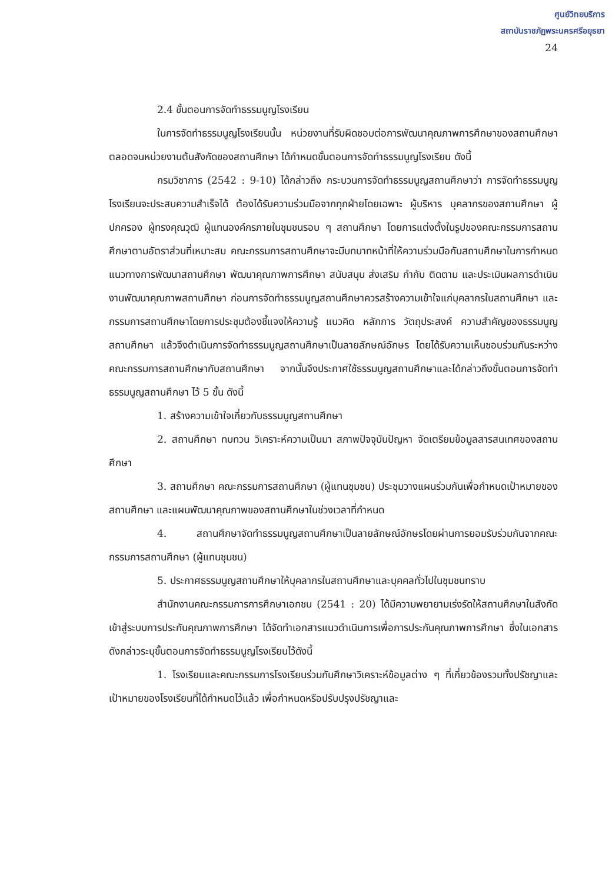ศูนย์วิทยบริการ
สถาบันราชภัฏพระนครศรีอยุธยา
24
2.4 ขั้นตอนการจัดทำธรรมนูญโรงเรียน
ในการจัดทำธรรมนูญโรงเรียนนั้น หน่วยงานที่รับผิดชอบต่อการพัฒนาคุณภาพการศึกษาของสถานศึกษาตลอดจนหน่วยงานต้นสังกัดของสถานศึกษา ได้กำหนดขั้นตอนการจัดทำธรรมนูญโรงเรียน ดังนี้
กรมวิชาการ (2542 : 9-10) ได้กล่าวถึง กระบวนการจัดทำธรรมนูญสถานศึกษาว่า การจัดทำธรรมนูญโรงเรียนจะประสบความสำเร็จได้ ต้องได้รับความร่วมมือจากทุกฝ่ายโดยเฉพาะ ผู้บริหาร บุคลากรของสถานศึกษา ผู้ปกครอง ผู้ทรงคุณวุฒิ ผู้แทนองค์กรภายในชุมชนรอบ ๆ สถานศึกษา โดยการแต่งตั้งในรูปของคณะกรรมการสถานศึกษาตามอัตราส่วนที่เหมาะสม คณะกรรมการสถานศึกษาจะมีบทบาทหน้าที่ให้ความร่วมมือกับสถานศึกษาในการกำหนดแนวทางการพัฒนาสถานศึกษา พัฒนาคุณภาพการศึกษา สนับสนุน ส่งเสริม กำกับ ติดตาม และประเมินผลการดำเนินงานพัฒนาคุณภาพสถานศึกษา ก่อนการจัดทำธรรมนูญสถานศึกษาควรสร้างความเข้าใจแก่บุคลากรในสถานศึกษา และกรรมการสถานศึกษาโดยการประชุมต้องชี้แจงให้ความรู้ แนวคิด หลักการ วัตถุประสงค์ ความสำคัญของธรรมนูญสถานศึกษา แล้วจึงดำเนินการจัดทำธรรมนูญสถานศึกษาเป็นลายลักษณ์อักษร โดยได้รับความเห็นชอบร่วมกันระหว่างคณะกรรมการสถานศึกษากับสถานศึกษา จากนั้นจึงประกาศใช้ธรรมนูญสถานศึกษาและได้กล่าวถึงขั้นตอนการจัดทำธรรมนูญสถานศึกษา ไว้ 5 ขั้น ดังนี้
1. สร้างความเข้าใจเกี่ยวกับธรรมนูญสถานศึกษา
2. สถานศึกษา ทบทวน วิเคราะห์ความเป็นมา สภาพปัจจุบันปัญหา จัดเตรียมข้อมูลสารสนเทศของสถานศึกษา
3. สถานศึกษา คณะกรรมการสถานศึกษา (ผู้แทนชุมชน) ประชุมวางแผนร่วมกันเพื่อกำหนดเป้าหมายของสถานศึกษา และแผนพัฒนาคุณภาพของสถานศึกษาในช่วงเวลาที่กำหนด
4. สถานศึกษาจัดทำธรรมนูญสถานศึกษาเป็นลายลักษณ์อักษรโดยผ่านการยอมรับร่วมกันจากคณะกรรมการสถานศึกษา (ผู้แทนชุมชน)
5. ประกาศธรรมนูญสถานศึกษาให้บุคลากรในสถานศึกษาและบุคคลทั่วไปในชุมชนทราบ
สำนักงานคณะกรรมการการศึกษาเอกชน (2541 : 20) ได้มีความพยายามเร่งรัดให้สถานศึกษาในสังกัดเข้าสู่ระบบการประกันคุณภาพการศึกษา ได้จัดทำเอกสารแนวดำเนินการเพื่อการประกันคุณภาพการศึกษา ซึ่งในเอกสารดังกล่าวระบุขั้นตอนการจัดทำธรรมนูญโรงเรียนไว้ดังนี้
1. โรงเรียนและคณะกรรมการโรงเรียนร่วมกันศึกษาวิเคราะห์ข้อมูลต่าง ๆ ที่เกี่ยวข้องรวมทั้งปรัชญาและเป้าหมายของโรงเรียนที่ได้กำหนดไว้แล้ว เพื่อกำหนดหรือปรับปรุงปรัชญาและ